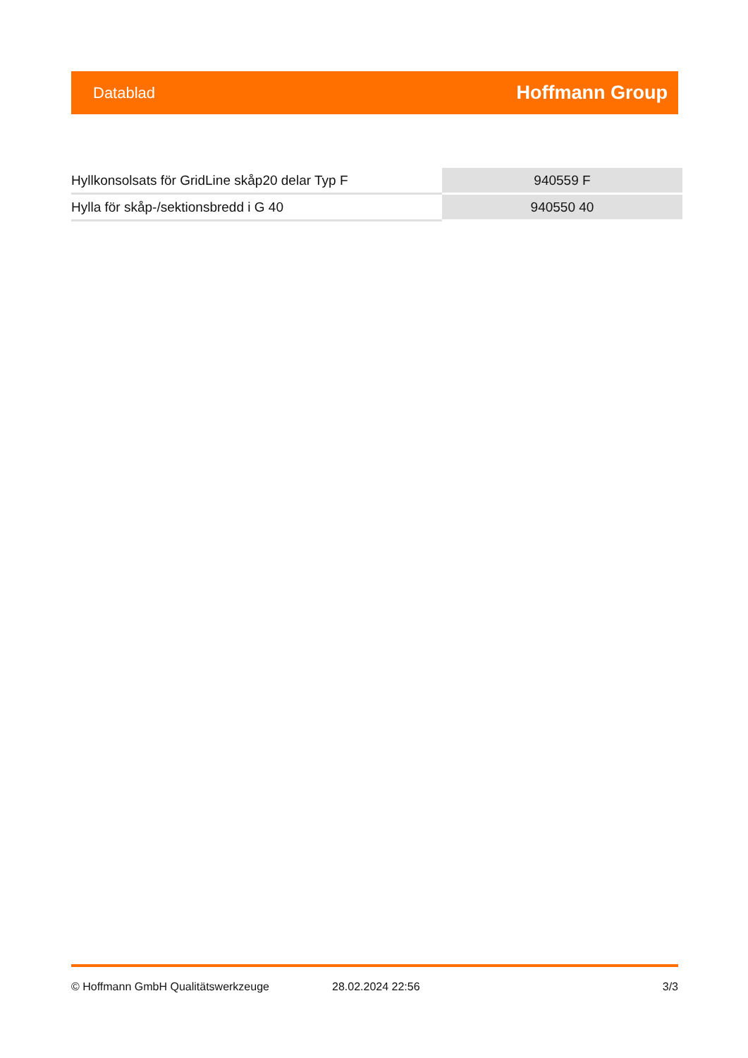Datablad Hoffmann Group
| Hyllkonsolsats för GridLine skåp20 delar Typ F | 940559 F |
| Hylla för skåp-/sektionsbredd i G 40 | 940550 40 |
© Hoffmann GmbH Qualitätswerkzeuge 28.02.2024 22:56 3/3